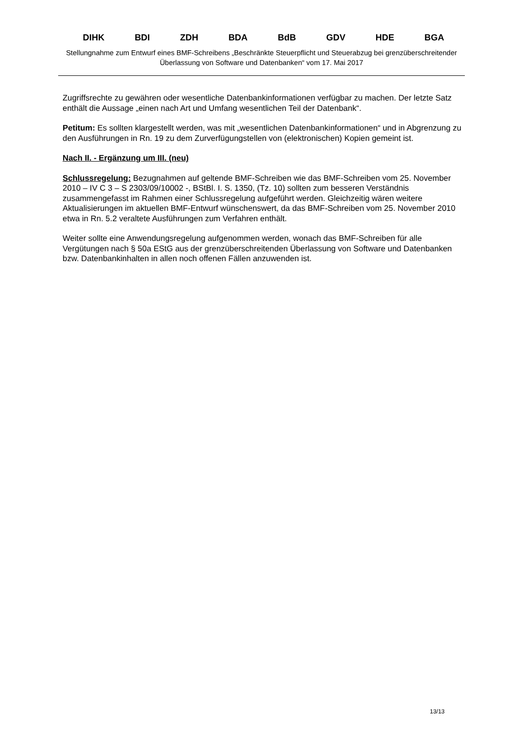DIHK BDI ZDH BDA BdB GDV HDE BGA
Stellungnahme zum Entwurf eines BMF-Schreibens „Beschränkte Steuerpflicht und Steuerabzug bei grenzüberschreitender Überlassung von Software und Datenbanken“ vom 17. Mai 2017
Zugriffsrechte zu gewähren oder wesentliche Datenbankinformationen verfügbar zu machen. Der letzte Satz enthält die Aussage „einen nach Art und Umfang wesentlichen Teil der Datenbank“.
Petitum: Es sollten klargestellt werden, was mit „wesentlichen Datenbankinformationen“ und in Abgrenzung zu den Ausführungen in Rn. 19 zu dem Zurverfügungstellen von (elektronischen) Kopien gemeint ist.
Nach II. - Ergänzung um III. (neu)
Schlussregelung: Bezugnahmen auf geltende BMF-Schreiben wie das BMF-Schreiben vom 25. November 2010 – IV C 3 – S 2303/09/10002 -, BStBl. I. S. 1350, (Tz. 10) sollten zum besseren Verständnis zusammengefasst im Rahmen einer Schlussregelung aufgeführt werden. Gleichzeitig wären weitere Aktualisierungen im aktuellen BMF-Entwurf wünschenswert, da das BMF-Schreiben vom 25. November 2010 etwa in Rn. 5.2 veraltete Ausführungen zum Verfahren enthält.
Weiter sollte eine Anwendungsregelung aufgenommen werden, wonach das BMF-Schreiben für alle Vergütungen nach § 50a EStG aus der grenzüberschreitenden Überlassung von Software und Datenbanken bzw. Datenbankinhalten in allen noch offenen Fällen anzuwenden ist.
13/13